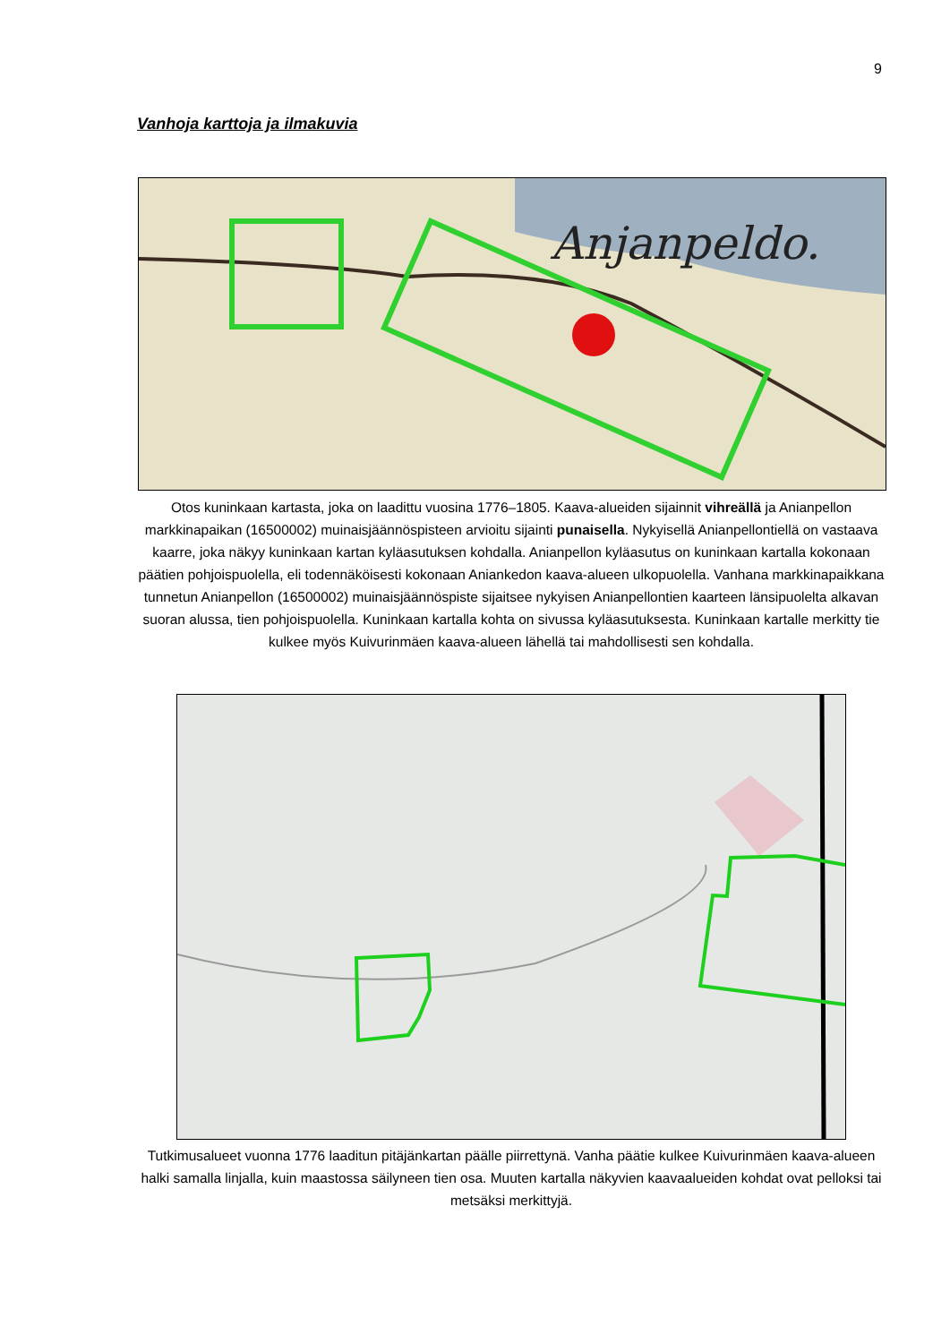9
Vanhoja karttoja ja ilmakuvia
Anjanpeldo.
Otos kuninkaan kartasta, joka on laadittu vuosina 1776–1805. Kaava-alueiden sijainnit vihreällä ja Anian­pellon markkinapaikan (16500002) muinaisjäännöspisteen arvioitu sijainti punaisella. Nykyisellä Anian­pellontiellä on vastaava kaarre, joka näkyy kuninkaan kartan kyläasutuksen kohdalla. Anianpellon kylä­asutus on kuninkaan kartalla kokonaan päätien pohjoispuolella, eli todennäköisesti kokonaan Aniankedon kaava-alueen ulkopuolella. Vanhana markkinapaikkana tunnetun Anianpellon (16500002) muinaisjään­nöspiste sijaitsee nykyisen Anianpellontien kaarteen länsipuolelta alkavan suoran alussa, tien pohjoispuo­lella. Kuninkaan kartalla kohta on sivussa kyläasutuksesta. Kuninkaan kartalle merkitty tie kulkee myös Kuivurinmäen kaava-alueen lähellä tai mahdollisesti sen kohdalla.
Tutkimusalueet vuonna 1776 laaditun pitäjänkartan päälle piirrettynä. Vanha päätie kulkee Kuivurinmäen kaava-alueen halki samalla linjalla, kuin maastossa säilyneen tien osa. Muuten kartalla näkyvien kaava­alueiden kohdat ovat pelloksi tai metsäksi merkittyjä.